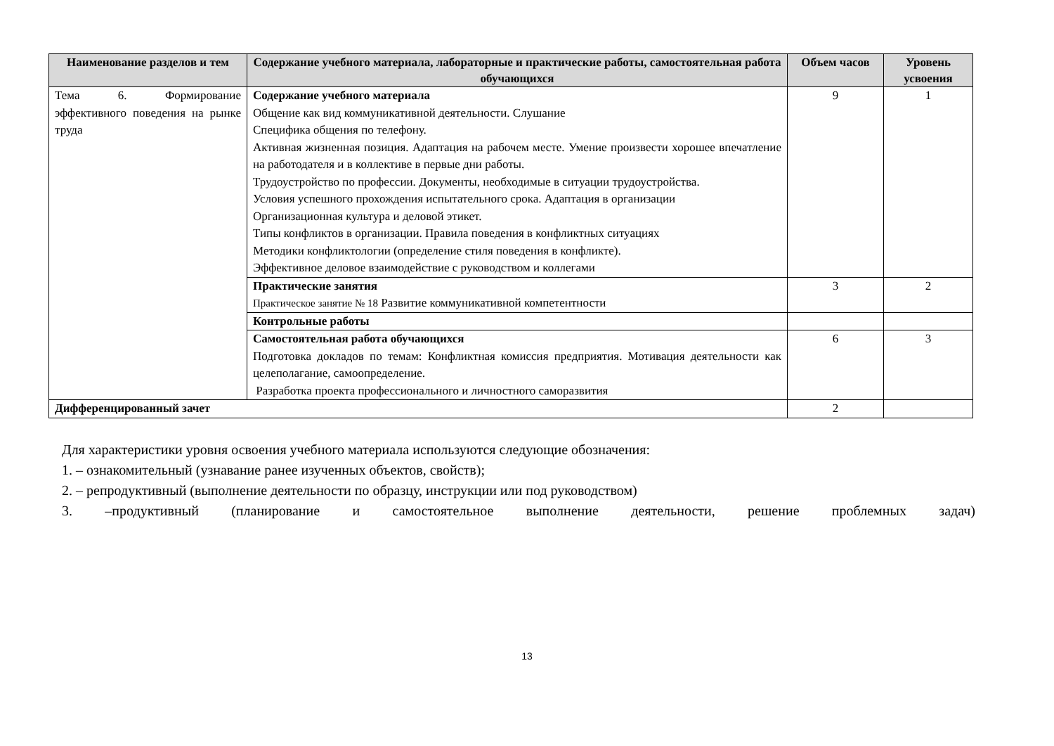| Наименование разделов и тем | Содержание учебного материала, лабораторные и практические работы, самостоятельная работа обучающихся | Объем часов | Уровень усвоения |
| --- | --- | --- | --- |
| Тема 6. Формирование эффективного поведения на рынке труда | Содержание учебного материала Общение как вид коммуникативной деятельности. Слушание Специфика общения по телефону. Активная жизненная позиция. Адаптация на рабочем месте. Умение произвести хорошее впечатление на работодателя и в коллективе в первые дни работы. Трудоустройство по профессии. Документы, необходимые в ситуации трудоустройства. Условия успешного прохождения испытательного срока. Адаптация в организации Организационная культура и деловой этикет. Типы конфликтов в организации. Правила поведения в конфликтных ситуациях Методики конфликтологии (определение стиля поведения в конфликте). Эффективное деловое взаимодействие с руководством и коллегами | 9 | 1 |
| | Практические занятия Практическое занятие № 18 Развитие коммуникативной компетентности | 3 | 2 |
| | Контрольные работы | | |
| | Самостоятельная работа обучающихся Подготовка докладов по темам: Конфликтная комиссия предприятия. Мотивация деятельности как целеполагание, самоопределение. Разработка проекта профессионального и личностного саморазвития | 6 | 3 |
| Дифференцированный зачет | | 2 | |
Для характеристики уровня освоения учебного материала используются следующие обозначения:
1. – ознакомительный (узнавание ранее изученных объектов, свойств);
2. – репродуктивный (выполнение деятельности по образцу, инструкции или под руководством)
3. –продуктивный (планирование и самостоятельное выполнение деятельности, решение проблемных задач)
13